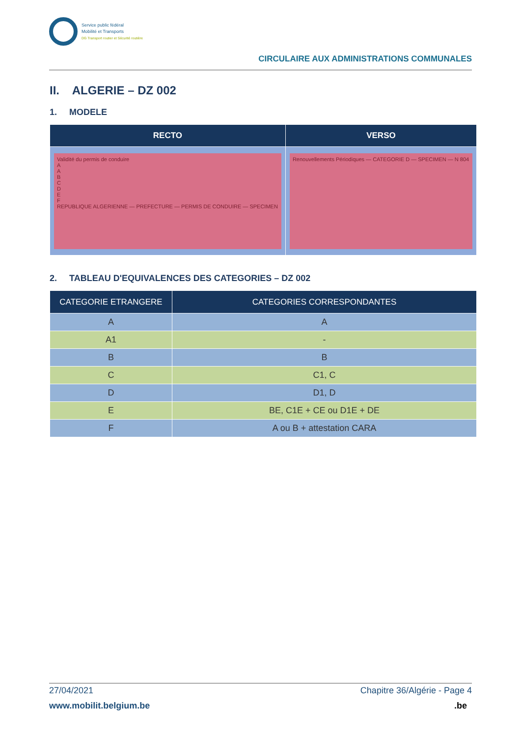Service public fédéral
Mobilité et Transports
DG Transport routier et Sécurité routière
CIRCULAIRE AUX ADMINISTRATIONS COMMUNALES
II. ALGERIE – DZ 002
1. MODELE
| RECTO | VERSO |
| --- | --- |
| Validité du permis de conduire A A B C D E F REPUBLIQUE ALGERIENNE — PREFECTURE — PERMIS DE CONDUIRE — SPECIMEN | Renouvellements Périodiques — CATEGORIE D — SPECIMEN — N 804 |
2. TABLEAU D'EQUIVALENCES DES CATEGORIES – DZ 002
| CATEGORIE ETRANGERE | CATEGORIES CORRESPONDANTES |
| --- | --- |
| A | A |
| A1 | - |
| B | B |
| C | C1, C |
| D | D1, D |
| E | BE, C1E + CE ou D1E + DE |
| F | A ou B + attestation CARA |
27/04/2021 Chapitre 36/Algérie - Page 4
www.mobilit.belgium.be.be